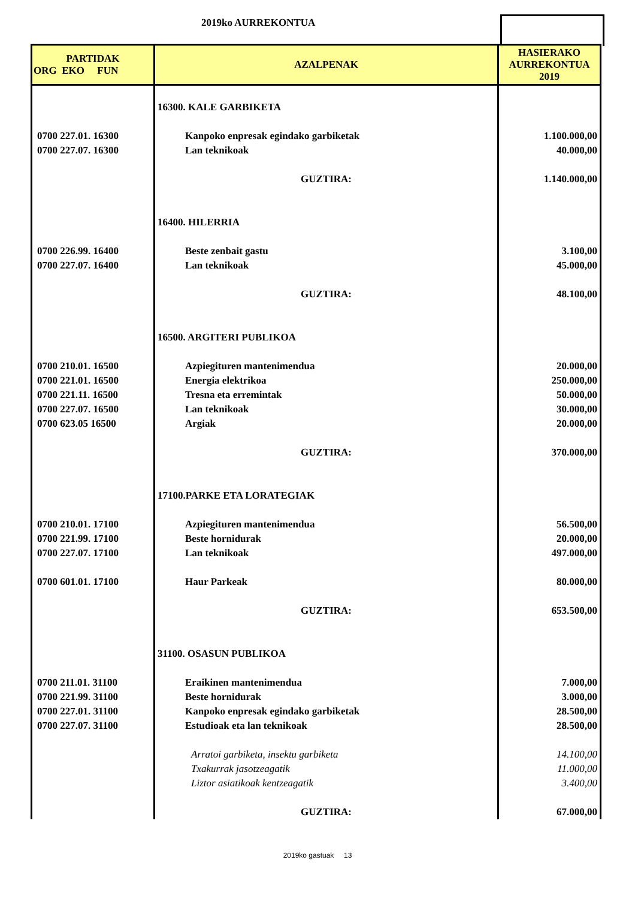2019ko AURREKONTUA
| PARTIDAK ORG EKO FUN | AZALPENAK | HASIERAKO AURREKONTUA 2019 |
| --- | --- | --- |
| | 16300. KALE GARBIKETA | |
| 0700 227.01. 16300 | Kanpoko enpresak egindako garbiketak | 1.100.000,00 |
| 0700 227.07. 16300 | Lan teknikoak | 40.000,00 |
| | GUZTIRA: | 1.140.000,00 |
| | 16400. HILERRIA | |
| 0700 226.99. 16400 | Beste zenbait gastu | 3.100,00 |
| 0700 227.07. 16400 | Lan teknikoak | 45.000,00 |
| | GUZTIRA: | 48.100,00 |
| | 16500. ARGITERI PUBLIKOA | |
| 0700 210.01. 16500 | Azpiegituren mantenimendua | 20.000,00 |
| 0700 221.01. 16500 | Energia elektrikoa | 250.000,00 |
| 0700 221.11. 16500 | Tresna eta erremintak | 50.000,00 |
| 0700 227.07. 16500 | Lan teknikoak | 30.000,00 |
| 0700 623.05 16500 | Argiak | 20.000,00 |
| | GUZTIRA: | 370.000,00 |
| | 17100.PARKE ETA LORATEGIAK | |
| 0700 210.01. 17100 | Azpiegituren mantenimendua | 56.500,00 |
| 0700 221.99. 17100 | Beste hornidurak | 20.000,00 |
| 0700 227.07. 17100 | Lan teknikoak | 497.000,00 |
| 0700 601.01. 17100 | Haur Parkeak | 80.000,00 |
| | GUZTIRA: | 653.500,00 |
| | 31100. OSASUN PUBLIKOA | |
| 0700 211.01. 31100 | Eraikinen mantenimendua | 7.000,00 |
| 0700 221.99. 31100 | Beste hornidurak | 3.000,00 |
| 0700 227.01. 31100 | Kanpoko enpresak egindako garbiketak | 28.500,00 |
| 0700 227.07. 31100 | Estudioak eta lan teknikoak | 28.500,00 |
| | Arratoi garbiketa, insektu garbiketa | 14.100,00 |
| | Txakurrak jasotzeagatik | 11.000,00 |
| | Liztor asiatikoak kentzeagatik | 3.400,00 |
| | GUZTIRA: | 67.000,00 |
2019ko gastuak 13